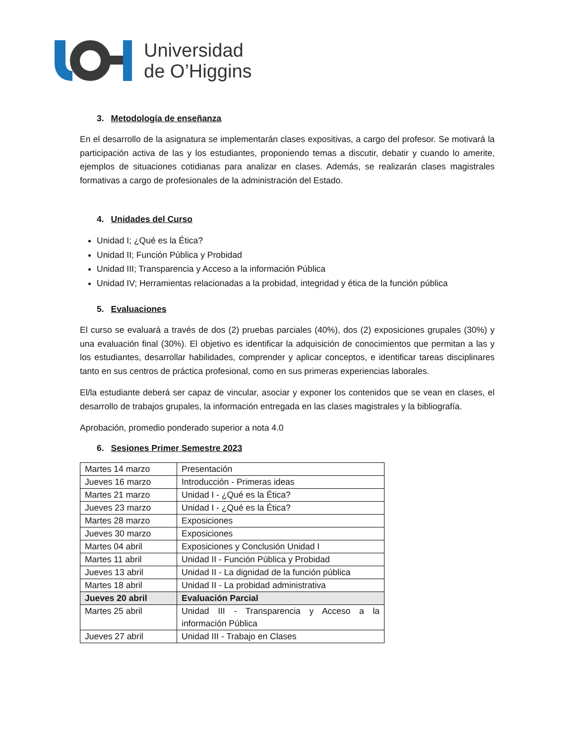Universidad
de O’Higgins
3. Metodología de enseñanza
En el desarrollo de la asignatura se implementarán clases expositivas, a cargo del profesor. Se motivará la participación activa de las y los estudiantes, proponiendo temas a discutir, debatir y cuando lo amerite, ejemplos de situaciones cotidianas para analizar en clases. Además, se realizarán clases magistrales formativas a cargo de profesionales de la administración del Estado.
4. Unidades del Curso
Unidad I; ¿Qué es la Ética?
Unidad II; Función Pública y Probidad
Unidad III; Transparencia y Acceso a la información Pública
Unidad IV; Herramientas relacionadas a la probidad, integridad y ética de la función pública
5. Evaluaciones
El curso se evaluará a través de dos (2) pruebas parciales (40%), dos (2) exposiciones grupales (30%) y una evaluación final (30%). El objetivo es identificar la adquisición de conocimientos que permitan a las y los estudiantes, desarrollar habilidades, comprender y aplicar conceptos, e identificar tareas disciplinares tanto en sus centros de práctica profesional, como en sus primeras experiencias laborales.
El/la estudiante deberá ser capaz de vincular, asociar y exponer los contenidos que se vean en clases, el desarrollo de trabajos grupales, la información entregada en las clases magistrales y la bibliografía.
Aprobación, promedio ponderado superior a nota 4.0
6. Sesiones Primer Semestre 2023
| Martes 14 marzo | Presentación |
| Jueves 16 marzo | Introducción - Primeras ideas |
| Martes 21 marzo | Unidad I - ¿Qué es la Ética? |
| Jueves 23 marzo | Unidad I - ¿Qué es la Ética? |
| Martes 28 marzo | Exposiciones |
| Jueves 30 marzo | Exposiciones |
| Martes 04 abril | Exposiciones y Conclusión Unidad I |
| Martes 11 abril | Unidad II - Función Pública y Probidad |
| Jueves 13 abril | Unidad II - La dignidad de la función pública |
| Martes 18 abril | Unidad II - La probidad administrativa |
| Jueves 20 abril | Evaluación Parcial |
| Martes 25 abril | Unidad III - Transparencia y Acceso a la información Pública |
| Jueves 27 abril | Unidad III - Trabajo en Clases |